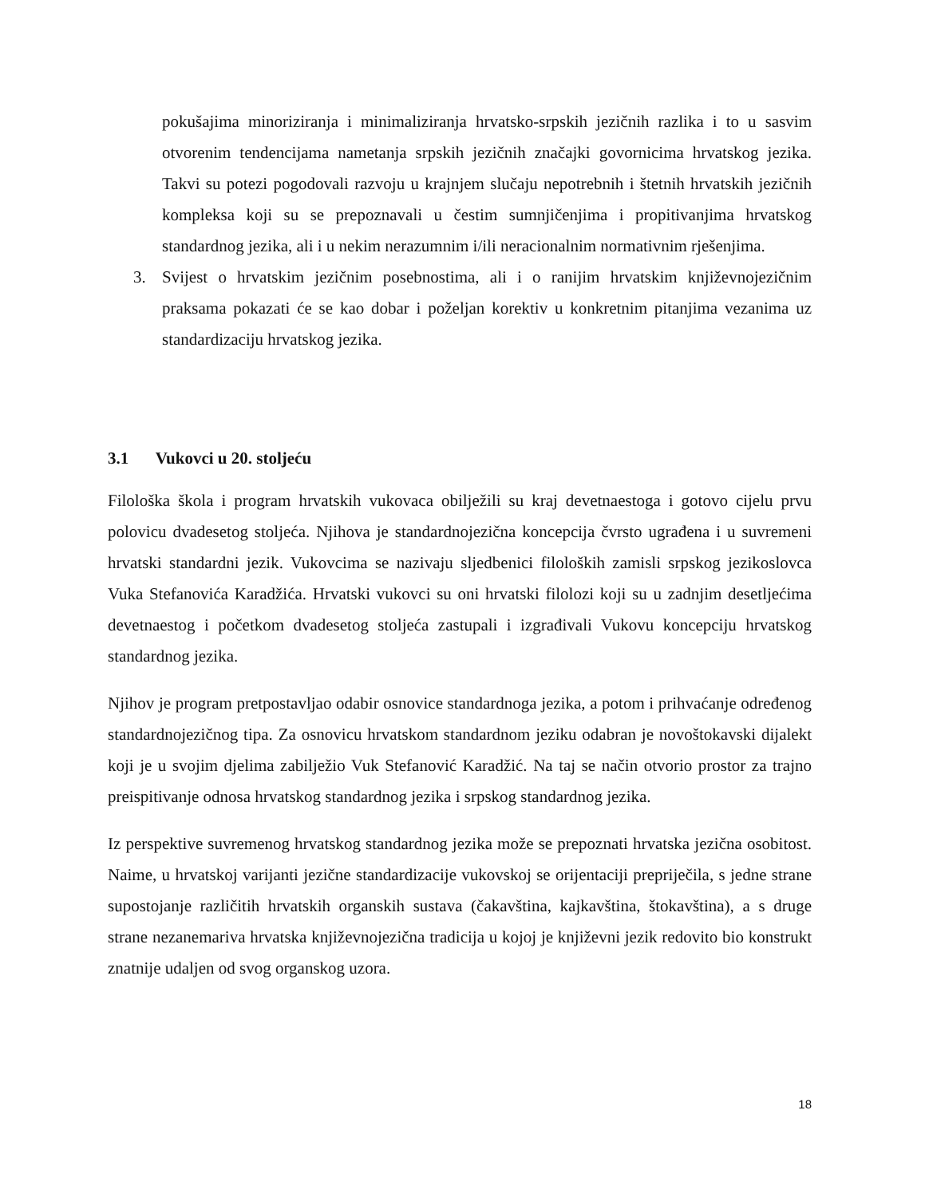pokušajima minoriziranja i minimaliziranja hrvatsko-srpskih jezičnih razlika i to u sasvim otvorenim tendencijama nametanja srpskih jezičnih značajki govornicima hrvatskog jezika. Takvi su potezi pogodovali razvoju u krajnjem slučaju nepotrebnih i štetnih hrvatskih jezičnih kompleksa koji su se prepoznavali u čestim sumnjičenjima i propitivanjima hrvatskog standardnog jezika, ali i u nekim nerazumnim i/ili neracionalnim normativnim rješenjima.
3. Svijest o hrvatskim jezičnim posebnostima, ali i o ranijim hrvatskim književnojezičnim praksama pokazati će se kao dobar i poželjan korektiv u konkretnim pitanjima vezanima uz standardizaciju hrvatskog jezika.
3.1 Vukovci u 20. stoljeću
Filološka škola i program hrvatskih vukovaca obilježili su kraj devetnaestoga i gotovo cijelu prvu polovicu dvadesetog stoljeća. Njihova je standardnojezična koncepcija čvrsto ugrađena i u suvremeni hrvatski standardni jezik. Vukovcima se nazivaju sljedbenici filoloških zamisli srpskog jezikoslovca Vuka Stefanovića Karadžića. Hrvatski vukovci su oni hrvatski filolozi koji su u zadnjim desetljećima devetnaestog i početkom dvadesetog stoljeća zastupali i izgrađivali Vukovu koncepciju hrvatskog standardnog jezika.
Njihov je program pretpostavljao odabir osnovice standardnoga jezika, a potom i prihvaćanje određenog standardnojezičnog tipa. Za osnovicu hrvatskom standardnom jeziku odabran je novoštokavski dijalekt koji je u svojim djelima zabilježio Vuk Stefanović Karadžić. Na taj se način otvorio prostor za trajno preispitivanje odnosa hrvatskog standardnog jezika i srpskog standardnog jezika.
Iz perspektive suvremenog hrvatskog standardnog jezika može se prepoznati hrvatska jezična osobitost. Naime, u hrvatskoj varijanti jezične standardizacije vukovskoj se orijentaciji prepriječila, s jedne strane supostojanje različitih hrvatskih organskih sustava (čakavština, kajkavština, štokavština), a s druge strane nezanemariva hrvatska književnojezična tradicija u kojoj je književni jezik redovito bio konstrukt znatnije udaljen od svog organskog uzora.
18